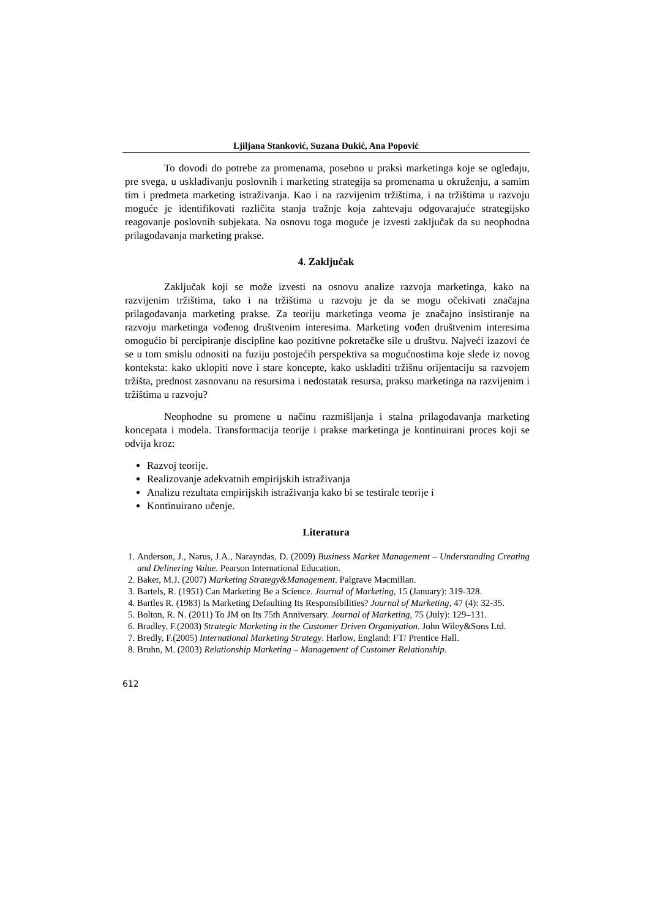Ljiljana Stanković, Suzana Đukić, Ana Popović
To dovodi do potrebe za promenama, posebno u praksi marketinga koje se ogledaju, pre svega, u usklađivanju poslovnih i marketing strategija sa promenama u okruženju, a samim tim i predmeta marketing istraživanja. Kao i na razvijenim tržištima, i na tržištima u razvoju moguće je identifikovati različita stanja tražnje koja zahtevaju odgovarajuće strategijsko reagovanje poslovnih subjekata. Na osnovu toga moguće je izvesti zaključak da su neophodna prilagođavanja marketing prakse.
4. Zaključak
Zaključak koji se može izvesti na osnovu analize razvoja marketinga, kako na razvijenim tržištima, tako i na tržištima u razvoju je da se mogu očekivati značajna prilagođavanja marketing prakse. Za teoriju marketinga veoma je značajno insistiranje na razvoju marketinga vođenog društvenim interesima. Marketing vođen društvenim interesima omogućio bi percipiranje discipline kao pozitivne pokretačke sile u društvu. Najveći izazovi će se u tom smislu odnositi na fuziju postojećih perspektiva sa mogućnostima koje slede iz novog konteksta: kako uklopiti nove i stare koncepte, kako uskladiti tržišnu orijentaciju sa razvojem tržišta, prednost zasnovanu na resursima i nedostatak resursa, praksu marketinga na razvijenim i tržištima u razvoju?
Neophodne su promene u načinu razmišljanja i stalna prilagođavanja marketing koncepata i modela. Transformacija teorije i prakse marketinga je kontinuirani proces koji se odvija kroz:
Razvoj teorije.
Realizovanje adekvatnih empirijskih istraživanja
Analizu rezultata empirijskih istraživanja kako bi se testirale teorije i
Kontinuirano učenje.
Literatura
1. Anderson, J., Narus, J.A., Narayndas, D. (2009) Business Market Management – Understanding Creating and Delinering Value. Pearson International Education.
2. Baker, M.J. (2007) Marketing Strategy&Management. Palgrave Macmillan.
3. Bartels, R. (1951) Can Marketing Be a Science. Journal of Marketing, 15 (January): 319-328.
4. Bartles R. (1983) Is Marketing Defaulting Its Responsibilities? Journal of Marketing, 47 (4): 32-35.
5. Bolton, R. N. (2011) To JM on Its 75th Anniversary. Journal of Marketing, 75 (July): 129–131.
6. Bradley, F.(2003) Strategic Marketing in the Customer Driven Organiyation. John Wiley&Sons Ltd.
7. Bredly, F.(2005) International Marketing Strategy. Harlow, England: FT/ Prentice Hall.
8. Bruhn, M. (2003) Relationship Marketing – Management of Customer Relationship.
612